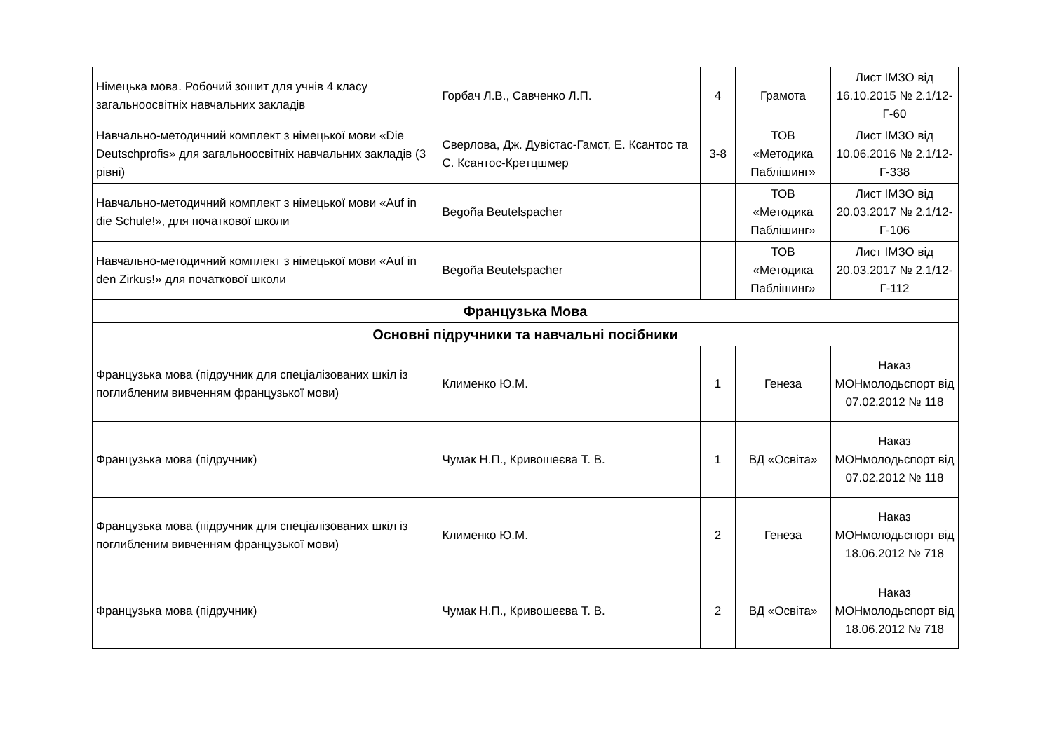| Німецька мова. Робочий зошит для учнів 4 класу загальноосвітніх навчальних закладів | Горбач Л.В., Савченко Л.П. | 4 | Грамота | Лист ІМЗО від 16.10.2015 № 2.1/12-Г-60 |
| Навчально-методичний комплект з німецької мови «Die Deutschprofis» для загальноосвітніх навчальних закладів (3 рівні) | Сверлова, Дж. Дувістас-Гамст, Е. Ксантос та С. Ксантос-Кретцшмер | 3-8 | ТОВ «Методика Паблішинг» | Лист ІМЗО від 10.06.2016 № 2.1/12-Г-338 |
| Навчально-методичний комплект з німецької мови «Auf in die Schule!», для початкової школи | Begoña Beutelspacher | | ТОВ «Методика Паблішинг» | Лист ІМЗО від 20.03.2017 № 2.1/12-Г-106 |
| Навчально-методичний комплект з німецької мови «Auf in den Zirkus!» для початкової школи | Begoña Beutelspacher | | ТОВ «Методика Паблішинг» | Лист ІМЗО від 20.03.2017 № 2.1/12-Г-112 |
| Французька Мова | | | | |
| Основні підручники та навчальні посібники | | | | |
| Французька мова (підручник для спеціалізованих шкіл із поглибленим вивченням французької мови) | Клименко Ю.М. | 1 | Генеза | Наказ МОНмолодьспорт від 07.02.2012 № 118 |
| Французька мова (підручник) | Чумак Н.П., Кривошеєва Т. В. | 1 | ВД «Освіта» | Наказ МОНмолодьспорт від 07.02.2012 № 118 |
| Французька мова (підручник для спеціалізованих шкіл із поглибленим вивченням французької мови) | Клименко Ю.М. | 2 | Генеза | Наказ МОНмолодьспорт від 18.06.2012 № 718 |
| Французька мова (підручник) | Чумак Н.П., Кривошеєва Т. В. | 2 | ВД «Освіта» | Наказ МОНмолодьспорт від 18.06.2012 № 718 |